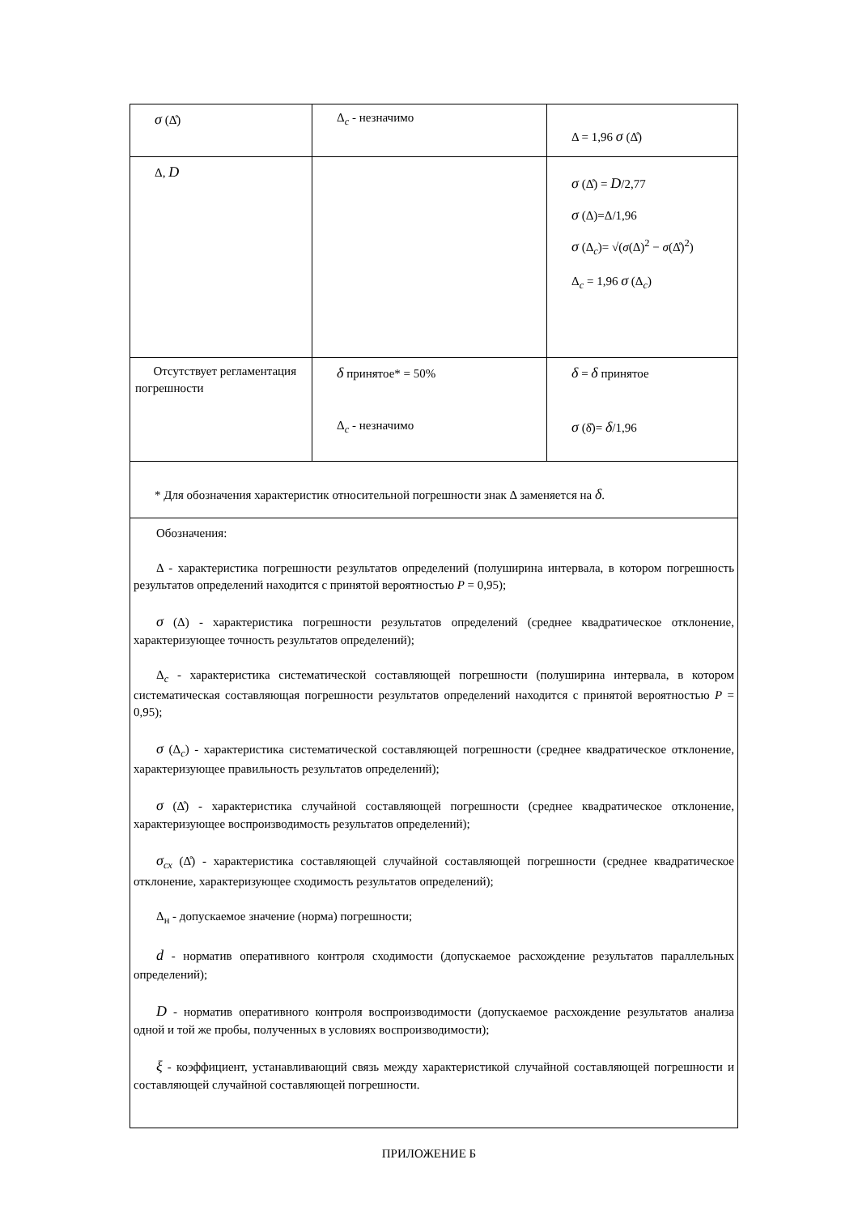| σ (Δ̊) | Δ<sub>c</sub> - незначимо | Δ = 1,96 σ (Δ̊) |
| Δ, D | | σ (Δ̊) = D /2,77 σ (Δ)=Δ/1,96 σ (Δ<sub>c</sub>)= √( σ (Δ)<sup>2</sup> − σ (Δ̊)<sup>2</sup>) Δ<sub>c</sub> = 1,96 σ (Δ<sub>c</sub>) |
| Отсутствует регламентация погрешности | δ принятое* = 50% Δ<sub>c</sub> - незначимо | δ = δ принятое σ (δ̊)= δ /1,96 |
| * Для обозначения характеристик относительной погрешности знак Δ заменяется на δ . | | |
| Обозначения: Δ - характеристика погрешности результатов определений (полуширина интервала, в котором погрешность результатов определений находится с принятой вероятностью P = 0,95); σ (Δ) - характеристика погрешности результатов определений (среднее квадратическое отклонение, характеризующее точность результатов определений); Δ<sub>c</sub> - характеристика систематической составляющей погрешности (полуширина интервала, в котором систематическая составляющая погрешности результатов определений находится с принятой вероятностью P = 0,95); σ (Δ<sub>c</sub>) - характеристика систематической составляющей погрешности (среднее квадратическое отклонение, характеризующее правильность результатов определений); σ (Δ̊) - характеристика случайной составляющей погрешности (среднее квадратическое отклонение, характеризующее воспроизводимость результатов определений); σ<sub>сх</sub> (Δ̊) - характеристика составляющей случайной составляющей погрешности (среднее квадратическое отклонение, характеризующее сходимость результатов определений); Δ<sub>н</sub> - допускаемое значение (норма) погрешности; d - норматив оперативного контроля сходимости (допускаемое расхождение результатов параллельных определений); D - норматив оперативного контроля воспроизводимости (допускаемое расхождение результатов анализа одной и той же пробы, полученных в условиях воспроизводимости); ξ - коэффициент, устанавливающий связь между характеристикой случайной составляющей погрешности и составляющей случайной составляющей погрешности. | | |
ПРИЛОЖЕНИЕ Б